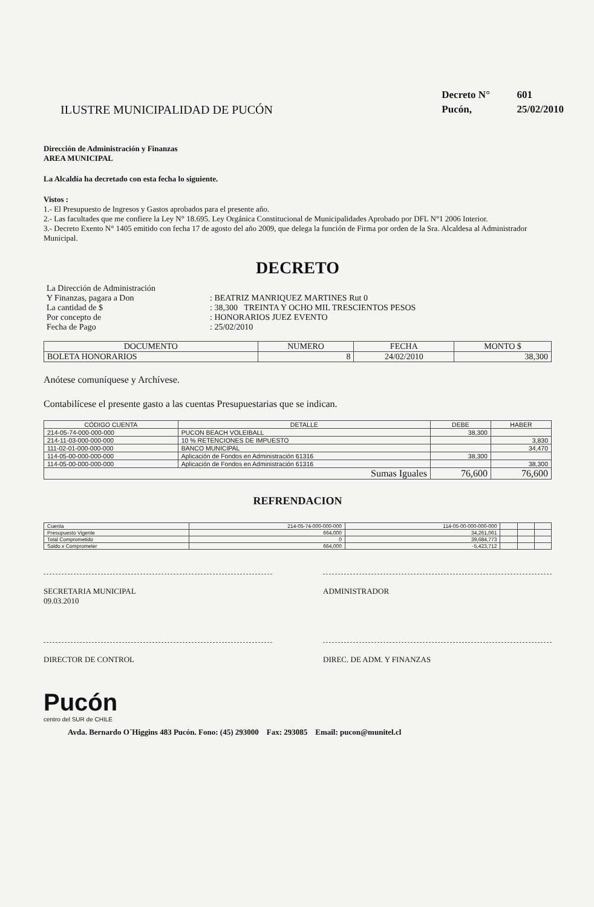ILUSTRE MUNICIPALIDAD DE PUCÓN
Decreto N° 601
Pucón, 25/02/2010
Dirección de Administración y Finanzas
AREA MUNICIPAL
La Alcaldía ha decretado con esta fecha lo siguiente.
Vistos :
1.- El Presupuesto de Ingresos y Gastos aprobados para el presente año.
2.- Las facultades que me confiere la Ley N° 18.695. Ley Orgánica Constitucional de Municipalidades Aprobado por DFL N°1 2006 Interior.
3.- Decreto Exento N° 1405 emitido con fecha 17 de agosto del año 2009, que delega la función de Firma por orden de la Sra. Alcaldesa al Administrador Municipal.
DECRETO
| La Dirección de Administración | |
| Y Finanzas, pagara a Don | : BEATRIZ MANRIQUEZ MARTINES Rut 0 |
| La cantidad de $ | : 38,300 TREINTA Y OCHO MIL TRESCIENTOS PESOS |
| Por concepto de | : HONORARIOS JUEZ EVENTO |
| Fecha de Pago | : 25/02/2010 |
| DOCUMENTO | NUMERO | FECHA | MONTO $ |
| --- | --- | --- | --- |
| BOLETA HONORARIOS | 8 | 24/02/2010 | 38,300 |
Anótese comuníquese y Archívese.
Contabilícese el presente gasto a las cuentas Presupuestarias que se indican.
| CÓDIGO CUENTA | DETALLE | DEBE | HABER |
| --- | --- | --- | --- |
| 214-05-74-000-000-000 | PUCON BEACH VOLEIBALL | 38,300 | |
| 214-11-03-000-000-000 | 10 % RETENCIONES DE IMPUESTO | | 3,830 |
| 111-02-01-000-000-000 | BANCO MUNICIPAL | | 34,470 |
| 114-05-00-000-000-000 | Aplicación de Fondos en Administración 61316 | 38,300 | |
| 114-05-00-000-000-000 | Aplicación de Fondos en Administración 61316 | | 38,300 |
| Sumas Iguales | | 76,600 | 76,600 |
REFRENDACION
| Cuenta | 214-05-74-000-000-000 | 114-05-00-000-000-000 | | | |
| Presupuesto Vigente | 664,000 | 34,261,061 | | | |
| Total Comprometido | 0 | 39,684,773 | | | |
| Saldo x Comprometer | 664,000 | -5,423,712 | | | |
SECRETARIA MUNICIPAL
09.03.2010
ADMINISTRADOR
DIRECTOR DE CONTROL DIREC. DE ADM. Y FINANZAS
Pucón
centro del SUR de CHILE
Avda. Bernardo O´Higgins 483 Pucón. Fono: (45) 293000 Fax: 293085 Email: pucon@munitel.cl